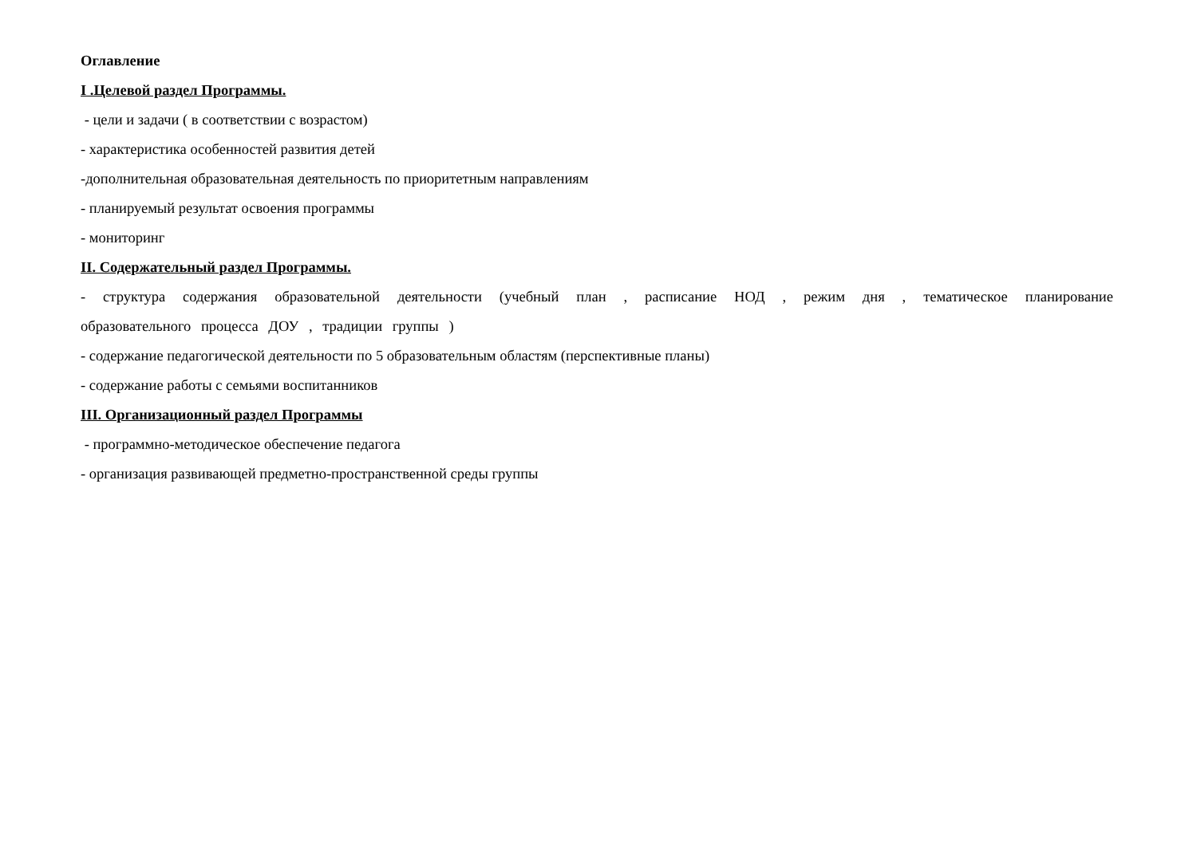Оглавление
I .Целевой раздел Программы.
- цели и задачи ( в соответствии с возрастом)
- характеристика особенностей развития детей
-дополнительная образовательная деятельность по приоритетным направлениям
- планируемый результат освоения программы
- мониторинг
II. Содержательный раздел Программы.
- структура содержания образовательной деятельности (учебный план , расписание НОД , режим дня , тематическое планирование образовательного процесса ДОУ , традиции группы )
- содержание педагогической деятельности по 5 образовательным областям (перспективные планы)
- содержание работы с семьями воспитанников
III. Организационный раздел Программы
- программно-методическое обеспечение педагога
- организация развивающей предметно-пространственной среды группы